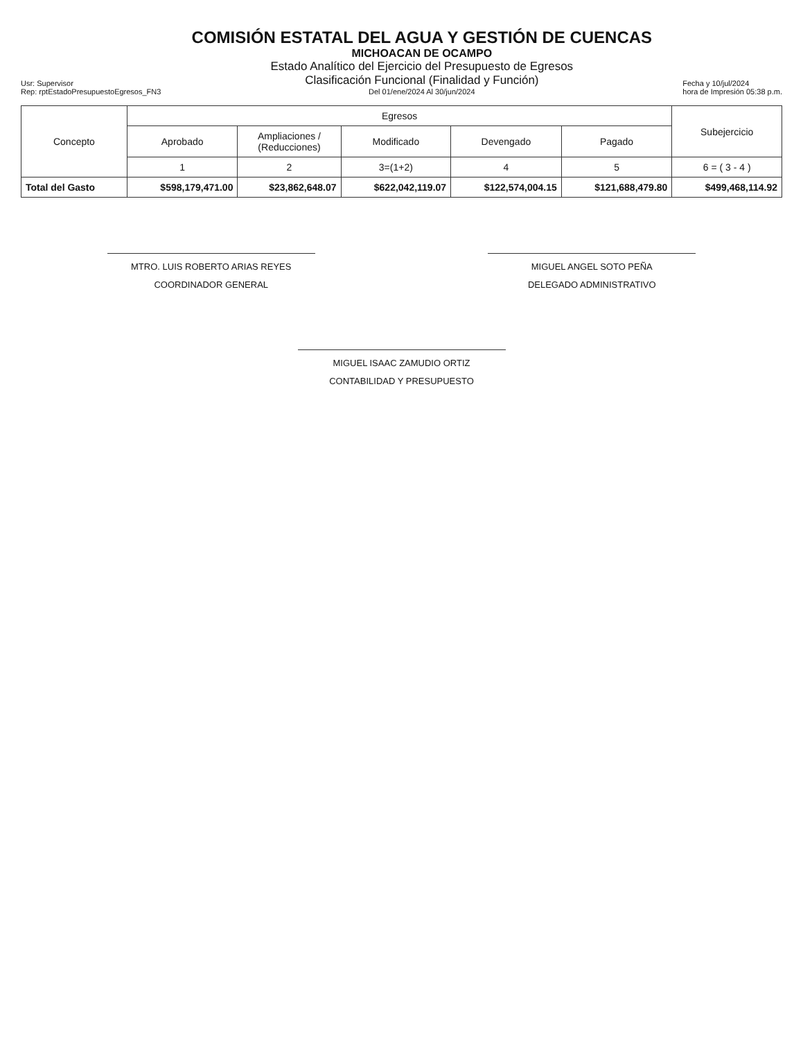Usr: Supervisor
Rep: rptEstadoPresupuestoEgresos_FN3
COMISIÓN ESTATAL DEL AGUA Y GESTIÓN DE CUENCAS
MICHOACAN DE OCAMPO
Estado Analítico del Ejercicio del Presupuesto de Egresos
Clasificación Funcional (Finalidad y Función)
Del 01/ene/2024 Al 30/jun/2024
Fecha y 10/jul/2024
hora de Impresión 05:38 p.m.
| Concepto | Egresos | | | | | Subejercicio |
| --- | --- | --- | --- | --- | --- | --- |
| | Aprobado | Ampliaciones / (Reducciones) | Modificado | Devengado | Pagado | |
| | 1 | 2 | 3=(1+2) | 4 | 5 | 6 = ( 3 - 4 ) |
| Total del Gasto | $598,179,471.00 | $23,862,648.07 | $622,042,119.07 | $122,574,004.15 | $121,688,479.80 | $499,468,114.92 |
MTRO. LUIS ROBERTO ARIAS REYES
COORDINADOR GENERAL
MIGUEL ANGEL SOTO PEÑA
DELEGADO ADMINISTRATIVO
MIGUEL ISAAC ZAMUDIO ORTIZ
CONTABILIDAD Y PRESUPUESTO